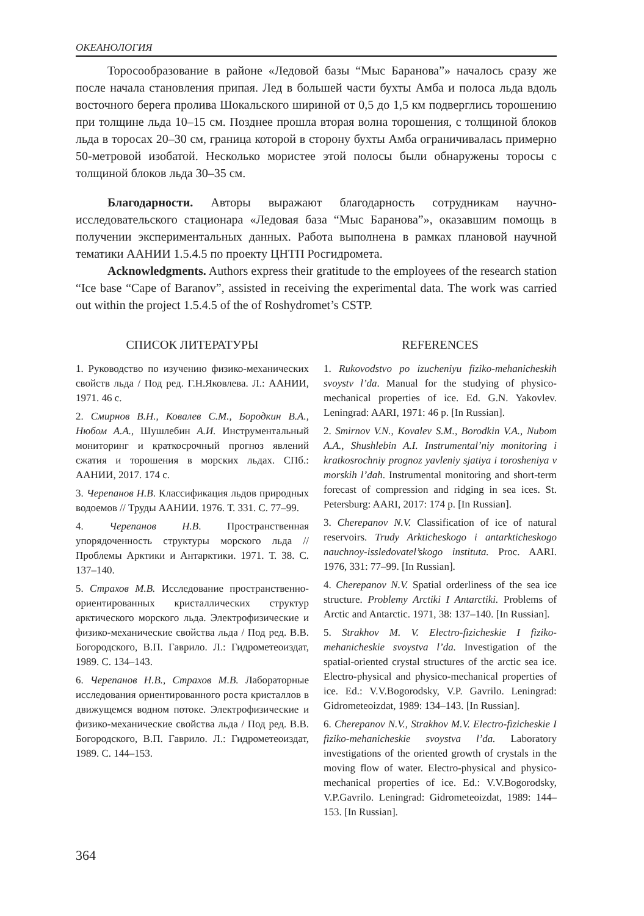ОКЕАНОЛОГИЯ
Торосообразование в районе «Ледовой базы “Мыс Баранова”» началось сразу же после начала становления припая. Лед в большей части бухты Амба и полоса льда вдоль восточного берега пролива Шокальского шириной от 0,5 до 1,5 км подверглись торошению при толщине льда 10–15 см. Позднее прошла вторая волна торошения, с толщиной блоков льда в торосах 20–30 см, граница которой в сторону бухты Амба ограничивалась примерно 50-метровой изобатой. Несколько мористее этой полосы были обнаружены торосы с толщиной блоков льда 30–35 см.
Благодарности. Авторы выражают благодарность сотрудникам научно-исследовательского стационара «Ледовая база “Мыс Баранова”», оказавшим помощь в получении экспериментальных данных. Работа выполнена в рамках плановой научной тематики ААНИИ 1.5.4.5 по проекту ЦНТП Росгидромета.
Acknowledgments. Authors express their gratitude to the employees of the research station “Ice base “Cape of Baranov”, assisted in receiving the experimental data. The work was carried out within the project 1.5.4.5 of the of Roshydromet’s CSTP.
СПИСОК ЛИТЕРАТУРЫ
1. Руководство по изучению физико-механических свойств льда / Под ред. Г.Н.Яковлева. Л.: ААНИИ, 1971. 46 с.
2. Смирнов В.Н., Ковалев С.М., Бородкин В.А., Нюбом А.А., Шушлебин А.И. Инструментальный мониторинг и краткосрочный прогноз явлений сжатия и торошения в морских льдах. СПб.: ААНИИ, 2017. 174 с.
3. Черепанов Н.В. Классификация льдов природных водоемов // Труды ААНИИ. 1976. Т. 331. С. 77–99.
4. Черепанов Н.В. Пространственная упорядоченность структуры морского льда // Проблемы Арктики и Антарктики. 1971. Т. 38. С. 137–140.
5. Страхов М.В. Исследование пространственно-ориентированных кристаллических структур арктического морского льда. Электрофизические и физико-механические свойства льда / Под ред. В.В. Богородского, В.П. Гаврило. Л.: Гидрометеоиздат, 1989. С. 134–143.
6. Черепанов Н.В., Страхов М.В. Лабораторные исследования ориентированного роста кристаллов в движущемся водном потоке. Электрофизические и физико-механические свойства льда / Под ред. В.В. Богородского, В.П. Гаврило. Л.: Гидрометеоиздат, 1989. С. 144–153.
REFERENCES
1. Rukovodstvo po izucheniyu fiziko-mehanicheskih svoystv l’da. Manual for the studying of physico-mechanical properties of ice. Ed. G.N. Yakovlev. Leningrad: AARI, 1971: 46 p. [In Russian].
2. Smirnov V.N., Kovalev S.M., Borodkin V.A., Nubom A.A., Shushlebin A.I. Instrumental’niy monitoring i kratkosrochniy prognoz yavleniy sjatiya i torosheniya v morskih l’dah. Instrumental monitoring and short-term forecast of compression and ridging in sea ices. St. Petersburg: AARI, 2017: 174 p. [In Russian].
3. Cherepanov N.V. Classification of ice of natural reservoirs. Trudy Arkticheskogo i antarkticheskogo nauchnoy-issledovatel’skogo instituta. Proc. AARI. 1976, 331: 77–99. [In Russian].
4. Cherepanov N.V. Spatial orderliness of the sea ice structure. Problemy Arctiki I Antarctiki. Problems of Arctic and Antarctic. 1971, 38: 137–140. [In Russian].
5. Strakhov M. V. Electro-fizicheskie I fiziko-mehanicheskie svoystva l’da. Investigation of the spatial-oriented crystal structures of the arctic sea ice. Electro-physical and physico-mechanical properties of ice. Ed.: V.V.Bogorodsky, V.P. Gavrilo. Leningrad: Gidrometeoizdat, 1989: 134–143. [In Russian].
6. Cherepanov N.V., Strakhov M.V. Electro-fizicheskie I fiziko-mehanicheskie svoystva l’da. Laboratory investigations of the oriented growth of crystals in the moving flow of water. Electro-physical and physico-mechanical properties of ice. Ed.: V.V.Bogorodsky, V.P.Gavrilo. Leningrad: Gidrometeoizdat, 1989: 144–153. [In Russian].
364